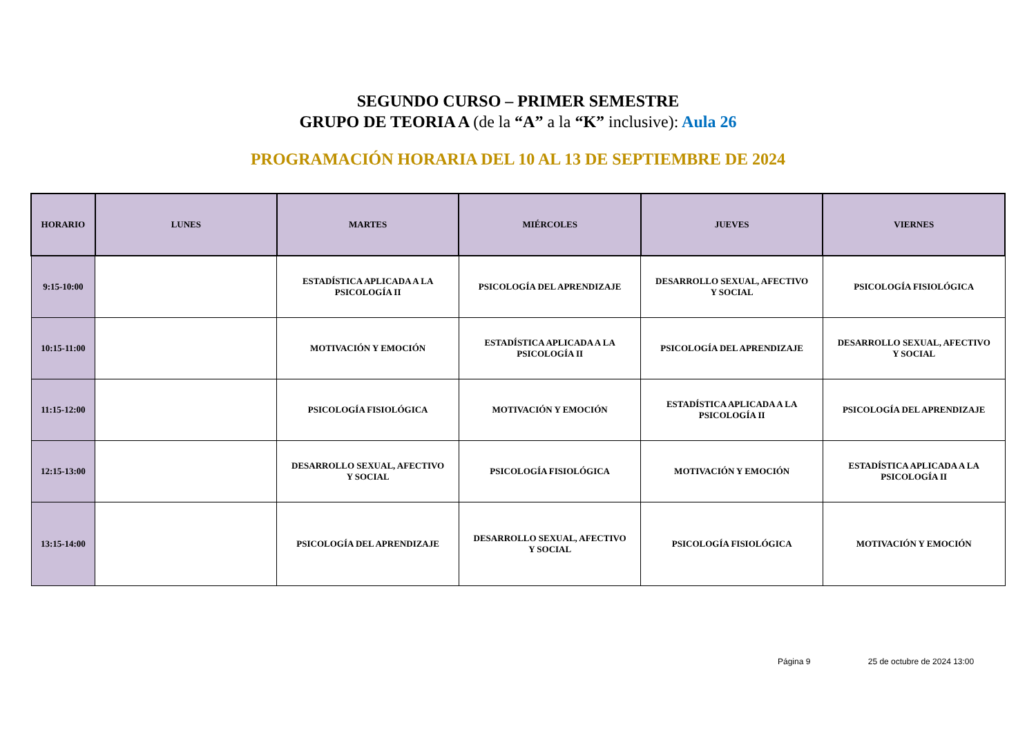SEGUNDO CURSO – PRIMER SEMESTRE
GRUPO DE TEORIA A (de la “A” a la “K” inclusive): Aula 26
PROGRAMACIÓN HORARIA DEL 10 AL 13 DE SEPTIEMBRE DE 2024
| HORARIO | LUNES | MARTES | MIÉRCOLES | JUEVES | VIERNES |
| --- | --- | --- | --- | --- | --- |
| 9:15-10:00 | | ESTADÍSTICA APLICADA A LA PSICOLOGÍA II | PSICOLOGÍA DEL APRENDIZAJE | DESARROLLO SEXUAL, AFECTIVO Y SOCIAL | PSICOLOGÍA FISIOLÓGICA |
| 10:15-11:00 | | MOTIVACIÓN Y EMOCIÓN | ESTADÍSTICA APLICADA A LA PSICOLOGÍA II | PSICOLOGÍA DEL APRENDIZAJE | DESARROLLO SEXUAL, AFECTIVO Y SOCIAL |
| 11:15-12:00 | | PSICOLOGÍA FISIOLÓGICA | MOTIVACIÓN Y EMOCIÓN | ESTADÍSTICA APLICADA A LA PSICOLOGÍA II | PSICOLOGÍA DEL APRENDIZAJE |
| 12:15-13:00 | | DESARROLLO SEXUAL, AFECTIVO Y SOCIAL | PSICOLOGÍA FISIOLÓGICA | MOTIVACIÓN Y EMOCIÓN | ESTADÍSTICA APLICADA A LA PSICOLOGÍA II |
| 13:15-14:00 | | PSICOLOGÍA DEL APRENDIZAJE | DESARROLLO SEXUAL, AFECTIVO Y SOCIAL | PSICOLOGÍA FISIOLÓGICA | MOTIVACIÓN Y EMOCIÓN |
Página 9 25 de octubre de 2024 13:00